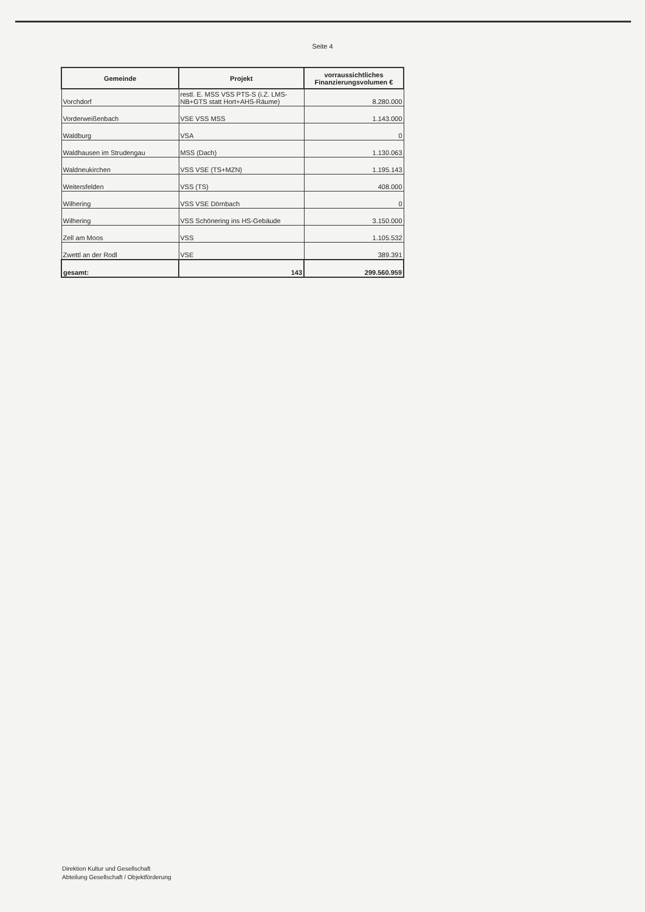Seite 4
| Gemeinde | Projekt | vorraussichtliches Finanzierungsvolumen € |
| --- | --- | --- |
| Vorchdorf | restl. E. MSS VSS PTS-S (i.Z. LMS-NB+GTS statt Hort+AHS-Räume) | 8.280.000 |
| Vorderweißenbach | VSE VSS MSS | 1.143.000 |
| Waldburg | VSA | 0 |
| Waldhausen im Strudengau | MSS (Dach) | 1.130.063 |
| Waldneukirchen | VSS VSE (TS+MZN) | 1.195.143 |
| Weitersfelden | VSS (TS) | 408.000 |
| Wilhering | VSS VSE Dörnbach | 0 |
| Wilhering | VSS Schönering ins HS-Gebäude | 3.150.000 |
| Zell am Moos | VSS | 1.105.532 |
| Zwettl an der Rodl | VSE | 389.391 |
| gesamt: | 143 | 299.560.959 |
Direktion Kultur und Gesellschaft
Abteilung Gesellschaft / Objektförderung